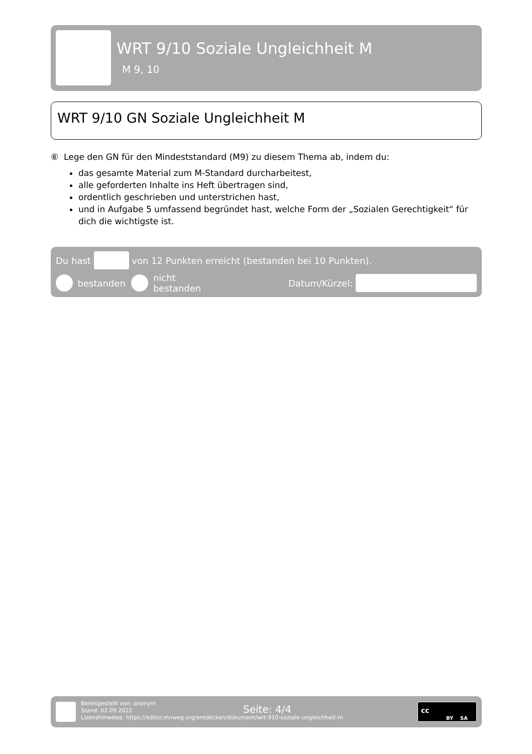WRT 9/10 Soziale Ungleichheit M
M 9, 10
WRT 9/10 GN Soziale Ungleichheit M
⑥ Lege den GN für den Mindeststandard (M9) zu diesem Thema ab, indem du:
das gesamte Material zum M-Standard durcharbeitest,
alle geforderten Inhalte ins Heft übertragen sind,
ordentlich geschrieben und unterstrichen hast,
und in Aufgabe 5 umfassend begründet hast, welche Form der „Sozialen Gerechtigkeit“ für dich die wichtigste ist.
Du hast von 12 Punkten erreicht (bestanden bei 10 Punkten).
bestanden nicht bestanden Datum/Kürzel:
Bereitgestellt von: anonym
Stand: 02.09.2022
Lizenzhinweise: https://editor.mnweg.org/entdecken/dokument/wrt-910-soziale-ungleichheit-m
Seite: 4/4 cc
BY SA